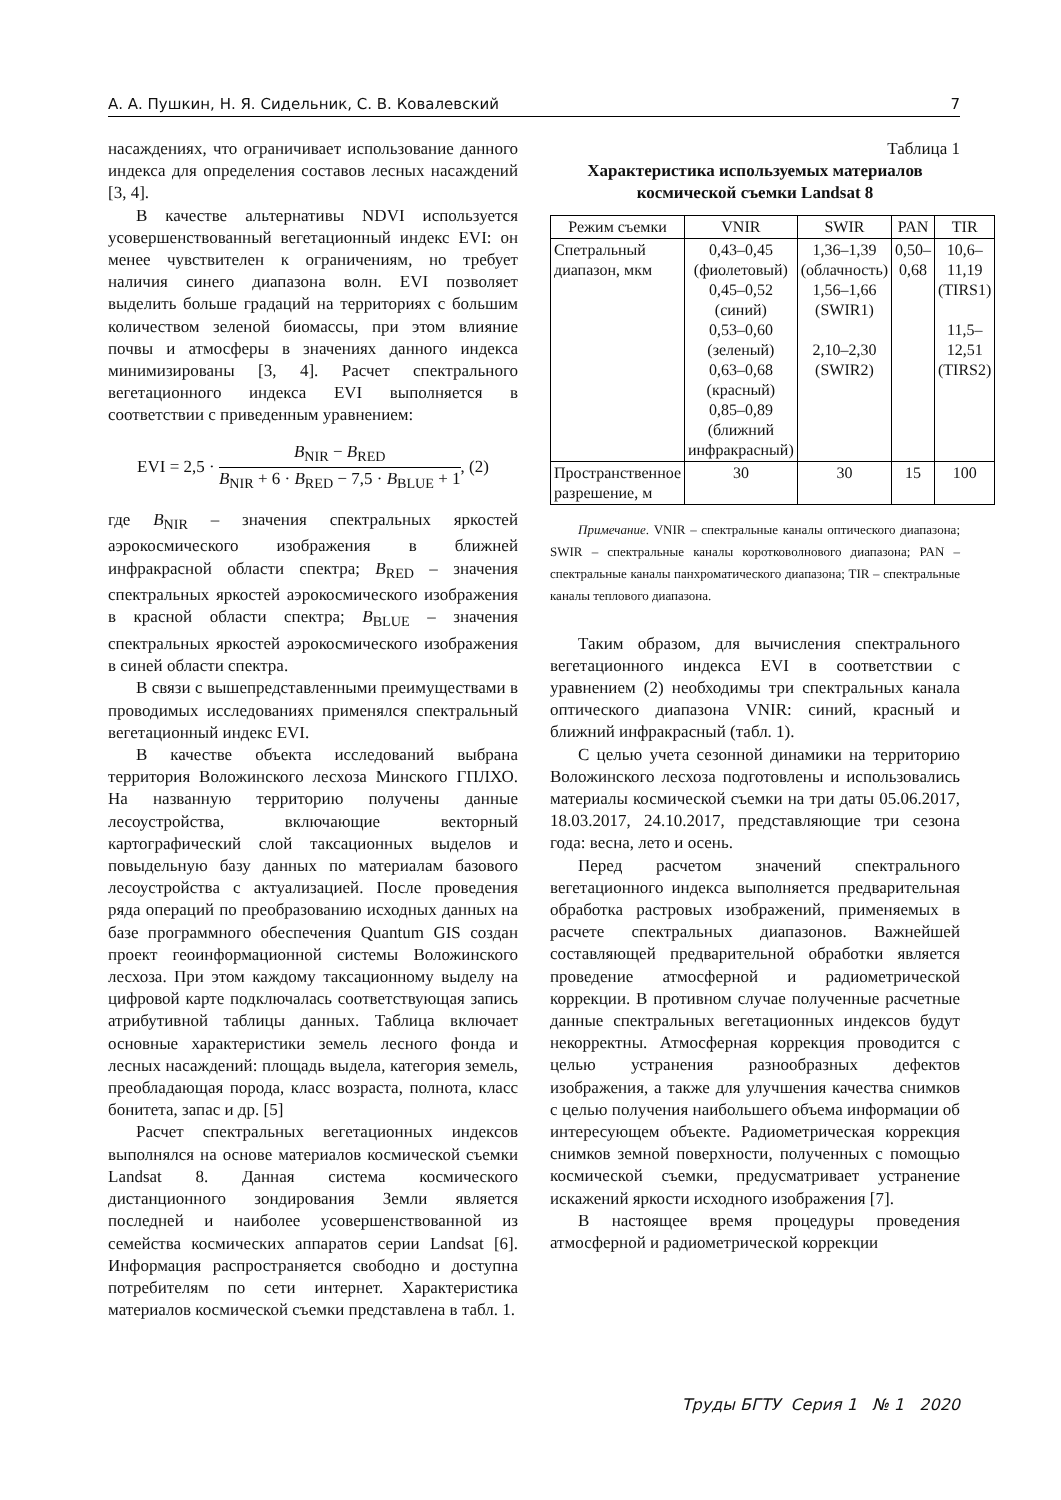А. А. Пушкин, Н. Я. Сидельник, С. В. Ковалевский 7
насаждениях, что ограничивает использование данного индекса для определения составов лесных насаждений [3, 4].
В качестве альтернативы NDVI используется усовершенствованный вегетационный индекс EVI: он менее чувствителен к ограничениям, но требует наличия синего диапазона волн. EVI позволяет выделить больше градаций на территориях с большим количеством зеленой биомассы, при этом влияние почвы и атмосферы в значениях данного индекса минимизированы [3, 4]. Расчет спектрального вегетационного индекса EVI выполняется в соответствии с приведенным уравнением:
EVI = 2,5 · B<sub>NIR</sub> − B<sub>RED</sub> B<sub>NIR</sub> + 6 · B<sub>RED</sub> − 7,5 · B<sub>BLUE</sub> + 1, (2)
где B<sub>NIR</sub> – значения спектральных яркостей аэрокосмического изображения в ближней инфракрасной области спектра; B<sub>RED</sub> – значения спектральных яркостей аэрокосмического изображения в красной области спектра; B<sub>BLUE</sub> – значения спектральных яркостей аэрокосмического изображения в синей области спектра.
В связи с вышепредставленными преимуществами в проводимых исследованиях применялся спектральный вегетационный индекс EVI.
В качестве объекта исследований выбрана территория Воложинского лесхоза Минского ГПЛХО. На названную территорию получены данные лесоустройства, включающие векторный картографический слой таксационных выделов и повыдельную базу данных по материалам базового лесоустройства с актуализацией. После проведения ряда операций по преобразованию исходных данных на базе программного обеспечения Quantum GIS создан проект геоинформационной системы Воложинского лесхоза. При этом каждому таксационному выделу на цифровой карте подключалась соответствующая запись атрибутивной таблицы данных. Таблица включает основные характеристики земель лесного фонда и лесных насаждений: площадь выдела, категория земель, преобладающая порода, класс возраста, полнота, класс бонитета, запас и др. [5]
Расчет спектральных вегетационных индексов выполнялся на основе материалов космической съемки Landsat 8. Данная система космического дистанционного зондирования Земли является последней и наиболее усовершенствованной из семейства космических аппаратов серии Landsat [6]. Информация распространяется свободно и доступна потребителям по сети интернет. Характеристика материалов космической съемки представлена в табл. 1.
Таблица 1
Характеристика используемых материалов
космической съемки Landsat 8
| Режим съемки | VNIR | SWIR | PAN | TIR |
| --- | --- | --- | --- | --- |
| Спетральный диапазон, мкм | 0,43–0,45 (фиолетовый) 0,45–0,52 (синий) 0,53–0,60 (зеленый) 0,63–0,68 (красный) 0,85–0,89 (ближний инфракрасный) | 1,36–1,39 (облачность) 1,56–1,66 (SWIR1) 2,10–2,30 (SWIR2) | 0,50–0,68 | 10,6–11,19 (TIRS1) 11,5–12,51 (TIRS2) |
| Пространственное разрешение, м | 30 | 30 | 15 | 100 |
Примечание. VNIR – спектральные каналы оптического диапазона; SWIR – спектральные каналы коротковолнового диапазона; PAN – спектральные каналы панхроматического диапазона; TIR – спектральные каналы теплового диапазона.
Таким образом, для вычисления спектрального вегетационного индекса EVI в соответствии с уравнением (2) необходимы три спектральных канала оптического диапазона VNIR: синий, красный и ближний инфракрасный (табл. 1).
С целью учета сезонной динамики на территорию Воложинского лесхоза подготовлены и использовались материалы космической съемки на три даты 05.06.2017, 18.03.2017, 24.10.2017, представляющие три сезона года: весна, лето и осень.
Перед расчетом значений спектрального вегетационного индекса выполняется предварительная обработка растровых изображений, применяемых в расчете спектральных диапазонов. Важнейшей составляющей предварительной обработки является проведение атмосферной и радиометрической коррекции. В противном случае полученные расчетные данные спектральных вегетационных индексов будут некорректны. Атмосферная коррекция проводится с целью устранения разнообразных дефектов изображения, а также для улучшения качества снимков с целью получения наибольшего объема информации об интересующем объекте. Радиометрическая коррекция снимков земной поверхности, полученных с помощью космической съемки, предусматривает устранение искажений яркости исходного изображения [7].
В настоящее время процедуры проведения атмосферной и радиометрической коррекции
Труды БГТУ Серия 1 № 1 2020